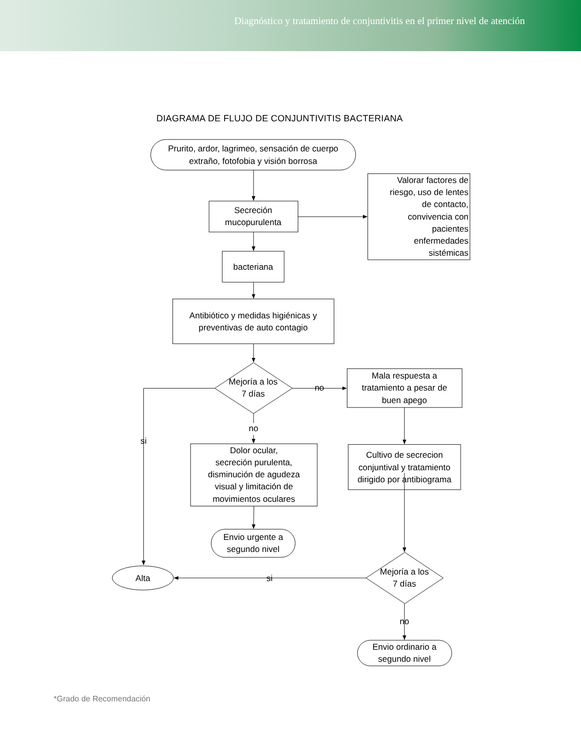Diagnóstico y tratamiento de conjuntivitis en el primer nivel de atención
DIAGRAMA DE FLUJO DE CONJUNTIVITIS BACTERIANA
Prurito, ardor, lagrimeo, sensación de cuerpo
extraño, fotofobia y visión borrosa
Secreción
mucopurulenta
Valorar factores de
riesgo, uso de lentes
de contacto,
convivencia con
pacientes
enfermedades
sistémicas
bacteriana
Antibiótico y medidas higiénicas y
preventivas de auto contagio
Mejoría a los
7 días
no
Mala respuesta a
tratamiento a pesar de
buen apego
no
si
Dolor ocular,
secreción purulenta,
disminución de agudeza
visual y limitación de
movimientos oculares
Cultivo de secrecion
conjuntival y tratamiento
dirigido por antibiograma
Envio urgente a
segundo nivel
Alta
si
Mejoría a los
7 días
no
Envio ordinario a
segundo nivel
*Grado de Recomendación